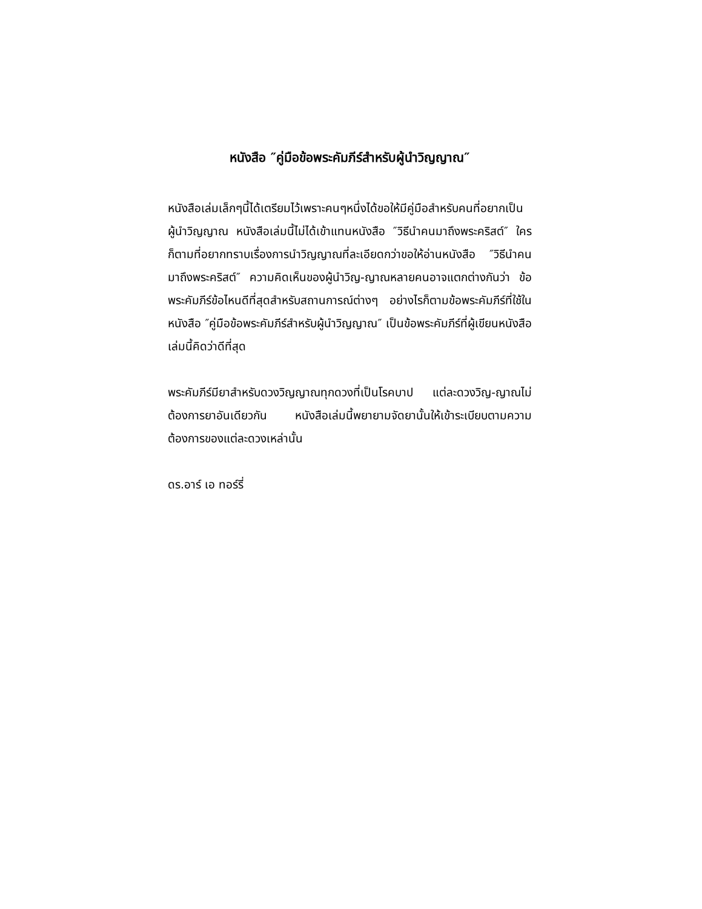หนังสือ ″คู่มือข้อพระคัมภีร์สำหรับผู้นำวิญญาณ″
หนังสือเล่มเล็กๆนี้ได้เตรียมไว้เพราะคนๆหนึ่งได้ขอให้มีคู่มือสำหรับคนที่อยากเป็นผู้นำวิญญาณ หนังสือเล่มนี้ไม่ได้เข้าแทนหนังสือ ″วิธีนำคนมาถึงพระคริสต์″ ใครก็ตามที่อยากทราบเรื่องการนำวิญญาณที่ละเอียดกว่าขอให้อ่านหนังสือ ″วิธีนำคนมาถึงพระคริสต์″ ความคิดเห็นของผู้นำวิญ-ญาณหลายคนอาจแตกต่างกันว่า ข้อพระคัมภีร์ข้อไหนดีที่สุดสำหรับสถานการณ์ต่างๆ อย่างไรก็ตามข้อพระคัมภีร์ที่ใช้ในหนังสือ ″คู่มือข้อพระคัมภีร์สำหรับผู้นำวิญญาณ″ เป็นข้อพระคัมภีร์ที่ผู้เขียนหนังสือเล่มนี้คิดว่าดีที่สุด
พระคัมภีร์มียาสำหรับดวงวิญญาณทุกดวงที่เป็นโรคบาป แต่ละดวงวิญ-ญาณไม่ต้องการยาอันเดียวกัน หนังสือเล่มนี้พยายามจัดยานั้นให้เข้าระเบียบตามความต้องการของแต่ละดวงเหล่านั้น
ดร.อาร์ เอ ทอร์รี่